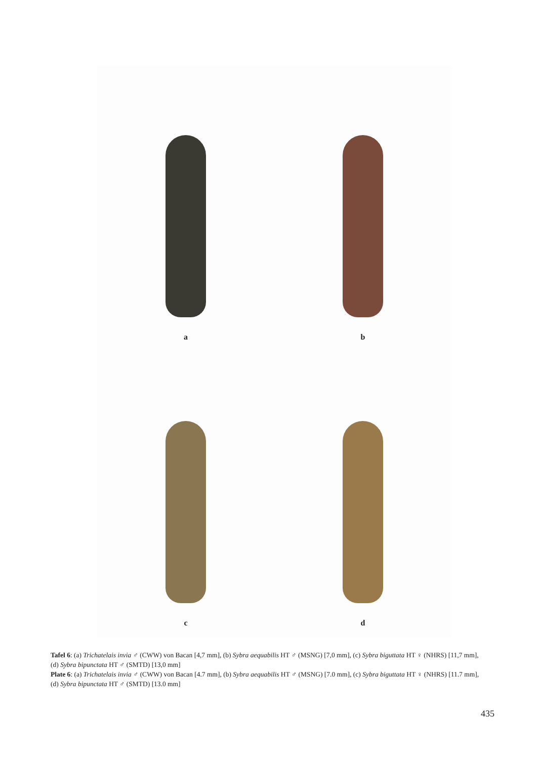a
b
c
d
Tafel 6: (a) Trichatelais invia ♂ (CWW) von Bacan [4,7 mm], (b) Sybra aequabilis HT ♂ (MSNG) [7,0 mm], (c) Sybra biguttata HT ♀ (NHRS) [11,7 mm], (d) Sybra bipunctata HT ♂ (SMTD) [13,0 mm]
Plate 6: (a) Trichatelais invia ♂ (CWW) von Bacan [4.7 mm], (b) Sybra aequabilis HT ♂ (MSNG) [7.0 mm], (c) Sybra biguttata HT ♀ (NHRS) [11.7 mm], (d) Sybra bipunctata HT ♂ (SMTD) [13.0 mm]
435